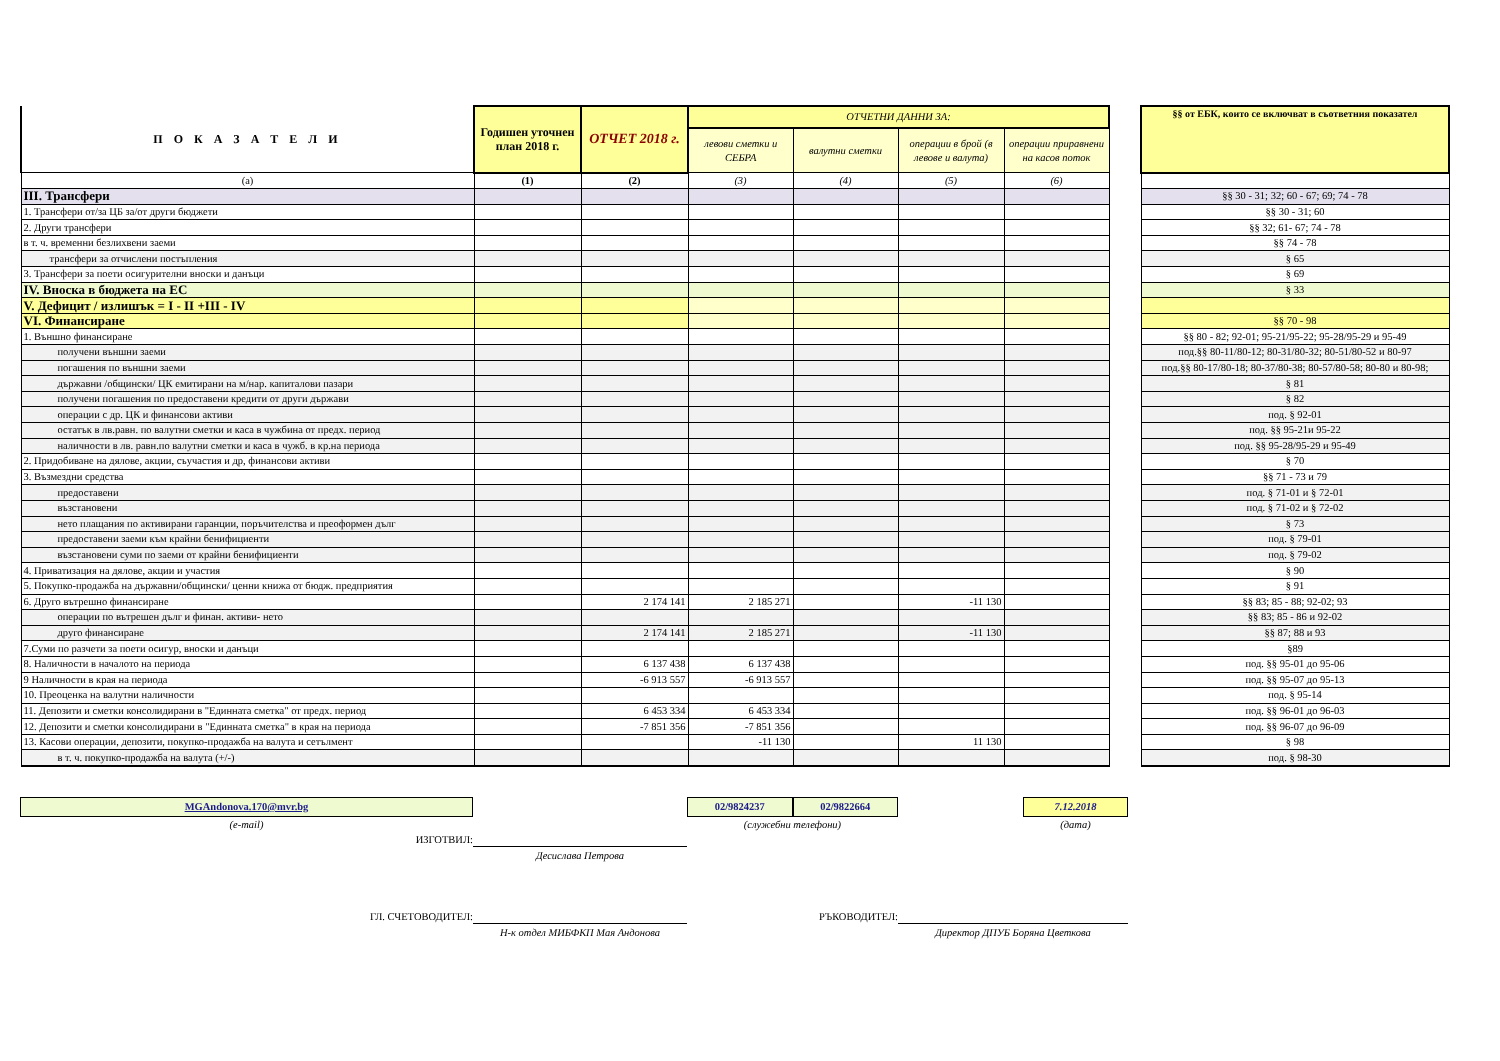| П О К А З А Т Е Л И | Годишен уточнен план 2018 г. | ОТЧЕТ 2018 г. | ОТЧЕТНИ ДАННИ ЗА: | | | | | §§ от ЕБК, които се включват в съответния показател |
| | | | левови сметки и СЕБРА | валутни сметки | операции в брой (в левове и валута) | операции приравнени на касов поток | | |
| (а) | (1) | (2) | (3) | (4) | (5) | (6) | | |
| III. Трансфери | | | | | | | | §§ 30 - 31; 32; 60 - 67; 69; 74 - 78 |
| 1. Трансфери от/за ЦБ за/от други бюджети | | | | | | | | §§ 30 - 31; 60 |
| 2. Други трансфери | | | | | | | | §§ 32; 61- 67; 74 - 78 |
| в т. ч. временни безлихвени заеми | | | | | | | | §§ 74 - 78 |
| трансфери за отчислени постъпления | | | | | | | | § 65 |
| 3. Трансфери за поети осигурителни вноски и данъци | | | | | | | | § 69 |
| IV. Вноска в бюджета на ЕС | | | | | | | | § 33 |
| V. Дефицит / излишък = I - II +III - IV | | | | | | | | |
| VI. Финансиране | | | | | | | | §§ 70 - 98 |
| 1. Външно финансиране | | | | | | | | §§ 80 - 82; 92-01; 95-21/95-22; 95-28/95-29 и 95-49 |
| получени външни заеми | | | | | | | | под.§§ 80-11/80-12; 80-31/80-32; 80-51/80-52 и 80-97 |
| погашения по външни заеми | | | | | | | | под.§§ 80-17/80-18; 80-37/80-38; 80-57/80-58; 80-80 и 80-98; |
| държавни /общински/ ЦК емитирани на м/нар. капиталови пазари | | | | | | | | § 81 |
| получени погашения по предоставени кредити от други държави | | | | | | | | § 82 |
| операции с др. ЦК и финансови активи | | | | | | | | под. § 92-01 |
| остатък в лв.равн. по валутни сметки и каса в чужбина от предх. период | | | | | | | | под. §§ 95-21и 95-22 |
| наличности в лв. равн.по валутни сметки и каса в чужб. в кр.на периода | | | | | | | | под. §§ 95-28/95-29 и 95-49 |
| 2. Придобиване на дялове, акции, съучастия и др, финансови активи | | | | | | | | § 70 |
| 3. Възмездни средства | | | | | | | | §§ 71 - 73 и 79 |
| предоставени | | | | | | | | под. § 71-01 и § 72-01 |
| възстановени | | | | | | | | под. § 71-02 и § 72-02 |
| нето плащания по активирани гаранции, поръчителства и преоформен дълг | | | | | | | | § 73 |
| предоставени заеми към крайни бенифициенти | | | | | | | | под. § 79-01 |
| възстановени суми по заеми от крайни бенифициенти | | | | | | | | под. § 79-02 |
| 4. Приватизация на дялове, акции и участия | | | | | | | | § 90 |
| 5. Покупко-продажба на държавни/общински/ ценни книжа от бюдж. предприятия | | | | | | | | § 91 |
| 6. Друго вътрешно финансиране | | 2 174 141 | 2 185 271 | | -11 130 | | | §§ 83; 85 - 88; 92-02; 93 |
| операции по вътрешен дълг и финан. активи- нето | | | | | | | | §§ 83; 85 - 86 и 92-02 |
| друго финансиране | | 2 174 141 | 2 185 271 | | -11 130 | | | §§ 87; 88 и 93 |
| 7.Суми по разчети за поети осигур, вноски и данъци | | | | | | | | §89 |
| 8. Наличности в началото на периода | | 6 137 438 | 6 137 438 | | | | | под. §§ 95-01 до 95-06 |
| 9 Наличности в края на периода | | -6 913 557 | -6 913 557 | | | | | под. §§ 95-07 до 95-13 |
| 10. Преоценка на валутни наличности | | | | | | | | под. § 95-14 |
| 11. Депозити и сметки консолидирани в "Единната сметка" от предх. период | | 6 453 334 | 6 453 334 | | | | | под. §§ 96-01 до 96-03 |
| 12. Депозити и сметки консолидирани в "Единната сметка" в края на периода | | -7 851 356 | -7 851 356 | | | | | под. §§ 96-07 до 96-09 |
| 13. Касови операции, депозити, покупко-продажба на валута и сетълмент | | | -11 130 | | 11 130 | | | § 98 |
| в т. ч. покупко-продажба на валута (+/-) | | | | | | | | под. § 98-30 |
MGAndonova.170@mvr.bg
(e-mail)
02/9824237 02/9822664
(служебни телефони)
7.12.2018
(дата)
ИЗГОТВИЛ:
Десислава Петрова
ГЛ. СЧЕТОВОДИТЕЛ:
Н-к отдел МИБФКП Мая Андонова
РЪКОВОДИТЕЛ:
Директор ДПУБ Боряна Цветкова